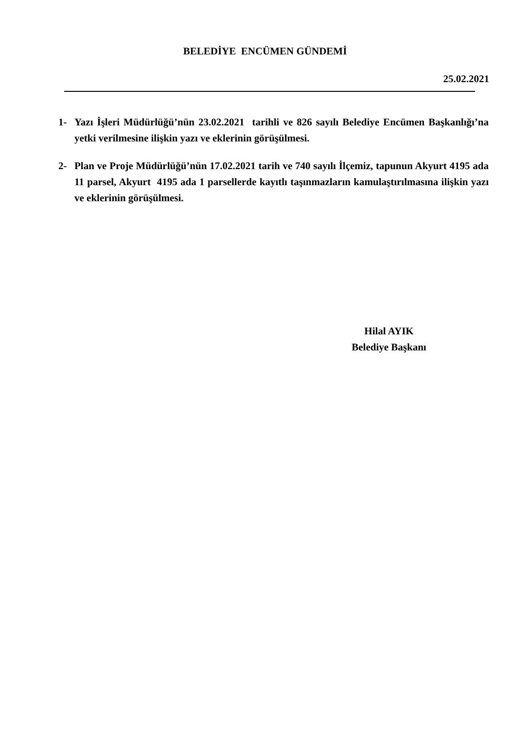BELEDİYE ENCÜMEN GÜNDEMİ
25.02.2021
1- Yazı İşleri Müdürlüğü’nün 23.02.2021 tarihli ve 826 sayılı Belediye Encümen Başkanlığı’na yetki verilmesine ilişkin yazı ve eklerinin görüşülmesi.
2- Plan ve Proje Müdürlüğü’nün 17.02.2021 tarih ve 740 sayılı İlçemiz, tapunun Akyurt 4195 ada 11 parsel, Akyurt 4195 ada 1 parsellerde kayıtlı taşınmazların kamulaştırılmasına ilişkin yazı ve eklerinin görüşülmesi.
Hilal AYIK
Belediye Başkanı